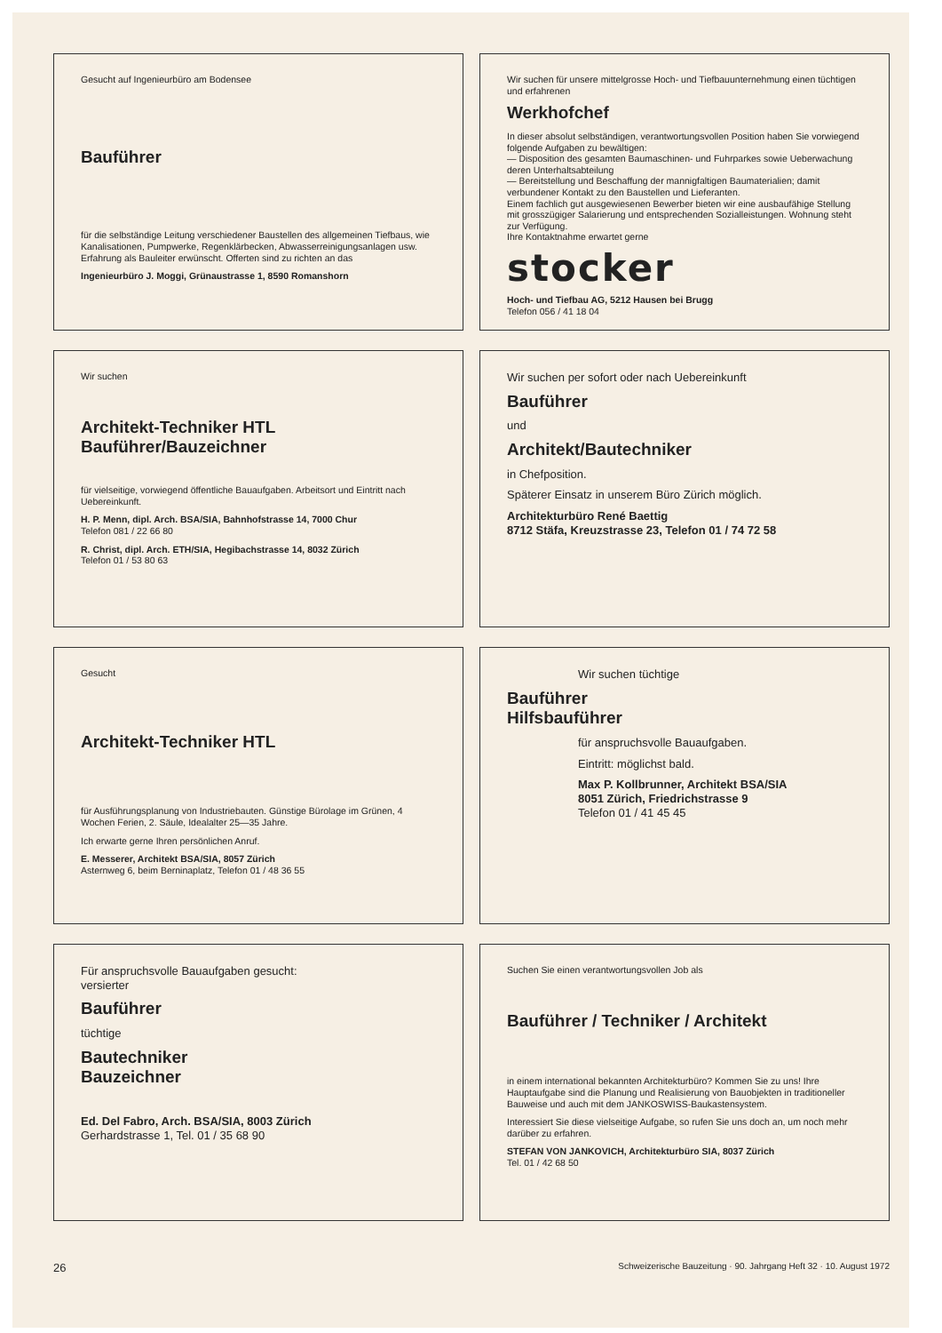Gesucht auf Ingenieurbüro am Bodensee
Bauführer
für die selbständige Leitung verschiedener Baustellen des allgemeinen Tiefbaus, wie Kanalisationen, Pumpwerke, Regenklärbecken, Abwasserreinigungsanlagen usw. Erfahrung als Bauleiter erwünscht. Offerten sind zu richten an das
Ingenieurbüro J. Moggi, Grünaustrasse 1, 8590 Romanshorn
Wir suchen für unsere mittelgrosse Hoch- und Tiefbauunternehmung einen tüchtigen und erfahrenen
Werkhofchef
In dieser absolut selbständigen, verantwortungsvollen Position haben Sie vorwiegend folgende Aufgaben zu bewältigen:
— Disposition des gesamten Baumaschinen- und Fuhrparkes sowie Ueberwachung deren Unterhaltsabteilung
— Bereitstellung und Beschaffung der mannigfaltigen Baumaterialien; damit verbundener Kontakt zu den Baustellen und Lieferanten.
Einem fachlich gut ausgewiesenen Bewerber bieten wir eine ausbaufähige Stellung mit grosszügiger Salarierung und entsprechenden Sozialleistungen. Wohnung steht zur Verfügung.
Ihre Kontaktnahme erwartet gerne
stocker
Hoch- und Tiefbau AG, 5212 Hausen bei Brugg
Telefon 056 / 41 18 04
Wir suchen
Architekt-Techniker HTL
Bauführer/Bauzeichner
für vielseitige, vorwiegend öffentliche Bauaufgaben. Arbeitsort und Eintritt nach Uebereinkunft.
H. P. Menn, dipl. Arch. BSA/SIA, Bahnhofstrasse 14, 7000 Chur
Telefon 081 / 22 66 80
R. Christ, dipl. Arch. ETH/SIA, Hegibachstrasse 14, 8032 Zürich
Telefon 01 / 53 80 63
Wir suchen per sofort oder nach Uebereinkunft
Bauführer
und
Architekt/Bautechniker
in Chefposition.
Späterer Einsatz in unserem Büro Zürich möglich.
Architekturbüro René Baettig
8712 Stäfa, Kreuzstrasse 23, Telefon 01 / 74 72 58
Gesucht
Architekt-Techniker HTL
für Ausführungsplanung von Industriebauten. Günstige Bürolage im Grünen, 4 Wochen Ferien, 2. Säule, Idealalter 25—35 Jahre.
Ich erwarte gerne Ihren persönlichen Anruf.
E. Messerer, Architekt BSA/SIA, 8057 Zürich
Asternweg 6, beim Berninaplatz, Telefon 01 / 48 36 55
Wir suchen tüchtige
Bauführer
Hilfsbauführer
für anspruchsvolle Bauaufgaben.
Eintritt: möglichst bald.
Max P. Kollbrunner, Architekt BSA/SIA
8051 Zürich, Friedrichstrasse 9
Telefon 01 / 41 45 45
Für anspruchsvolle Bauaufgaben gesucht:
versierter
Bauführer
tüchtige
Bautechniker
Bauzeichner
Ed. Del Fabro, Arch. BSA/SIA, 8003 Zürich
Gerhardstrasse 1, Tel. 01 / 35 68 90
Suchen Sie einen verantwortungsvollen Job als
Bauführer / Techniker / Architekt
in einem international bekannten Architekturbüro? Kommen Sie zu uns! Ihre Hauptaufgabe sind die Planung und Realisierung von Bauobjekten in traditioneller Bauweise und auch mit dem JANKOSWISS-Baukastensystem.
Interessiert Sie diese vielseitige Aufgabe, so rufen Sie uns doch an, um noch mehr darüber zu erfahren.
STEFAN VON JANKOVICH, Architekturbüro SIA, 8037 Zürich
Tel. 01 / 42 68 50
26 Schweizerische Bauzeitung · 90. Jahrgang Heft 32 · 10. August 1972